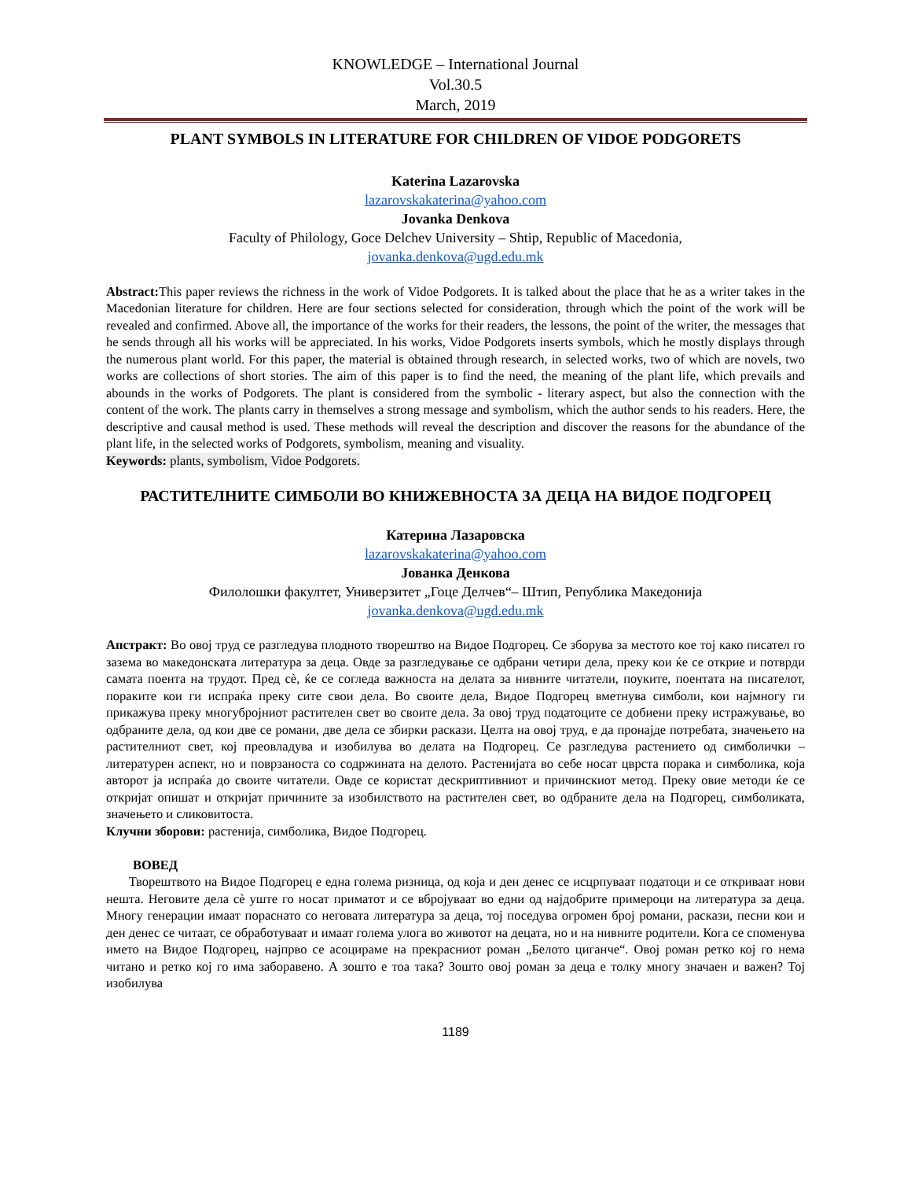KNOWLEDGE – International Journal
Vol.30.5
March, 2019
PLANT SYMBOLS IN LITERATURE FOR CHILDREN OF VIDOE PODGORETS
Katerina Lazarovska
lazarovskakaterina@yahoo.com
Jovanka Denkova
Faculty of Philology, Goce Delchev University – Shtip, Republic of Macedonia,
jovanka.denkova@ugd.edu.mk
Abstract: This paper reviews the richness in the work of Vidoe Podgorets. It is talked about the place that he as a writer takes in the Macedonian literature for children. Here are four sections selected for consideration, through which the point of the work will be revealed and confirmed. Above all, the importance of the works for their readers, the lessons, the point of the writer, the messages that he sends through all his works will be appreciated. In his works, Vidoe Podgorets inserts symbols, which he mostly displays through the numerous plant world. For this paper, the material is obtained through research, in selected works, two of which are novels, two works are collections of short stories. The aim of this paper is to find the need, the meaning of the plant life, which prevails and abounds in the works of Podgorets. The plant is considered from the symbolic - literary aspect, but also the connection with the content of the work. The plants carry in themselves a strong message and symbolism, which the author sends to his readers. Here, the descriptive and causal method is used. These methods will reveal the description and discover the reasons for the abundance of the plant life, in the selected works of Podgorets, symbolism, meaning and visuality.
Keywords: plants, symbolism, Vidoe Podgorets.
РАСТИТЕЛНИТЕ СИМБОЛИ ВО КНИЖЕВНОСТА ЗА ДЕЦА НА ВИДОЕ ПОДГОРЕЦ
Катерина Лазаровска
lazarovskakaterina@yahoo.com
Јованка Денкова
Филолошки факултет, Универзитет „Гоце Делчев“– Штип, Република Македонија
jovanka.denkova@ugd.edu.mk
Апстракт: Во овој труд се разгледува плодното творештво на Видое Подгорец. Се зборува за местото кое тој како писател го зазема во македонската литература за деца. Овде за разгледување се одбрани четири дела, преку кои ќе се открие и потврди самата поента на трудот. Пред сè, ќе се согледа важноста на делата за нивните читатели, поуките, поентата на писателот, пораките кои ги испраќа преку сите свои дела. Во своите дела, Видое Подгорец вметнува симболи, кои најмногу ги прикажува преку многубројниот растителен свет во своите дела. За овој труд податоците се добиени преку истражување, во одбраните дела, од кои две се романи, две дела се збирки раскази. Целта на овој труд, е да пронајде потребата, значењето на растителниот свет, кој преовладува и изобилува во делата на Подгорец. Се разгледува растението од симболички – литературен аспект, но и поврзаноста со содржината на делото. Растенијата во себе носат цврста порака и симболика, која авторот ја испраќа до своите читатели. Овде се користат дескриптивниот и причинскиот метод. Преку овие методи ќе се откријат опишат и откријат причините за изобилството на растителен свет, во одбраните дела на Подгорец, симболиката, значењето и сликовитоста.
Клучни зборови: растенија, симболика, Видое Подгорец.
ВОВЕД
Творештвото на Видое Подгорец е една голема ризница, од која и ден денес се исцрпуваат податоци и се откриваат нови нешта. Неговите дела сè уште го носат приматот и се вбројуваат во едни од најдобрите примероци на литература за деца. Многу генерации имаат пораснато со неговата литература за деца, тој поседува огромен број романи, раскази, песни кои и ден денес се читаат, се обработуваат и имаат голема улога во животот на децата, но и на нивните родители. Кога се споменува името на Видое Подгорец, најпрво се асоцираме на прекрасниот роман „Белото циганче“. Овој роман ретко кој го нема читано и ретко кој го има заборавено. А зошто е тоа така? Зошто овој роман за деца е толку многу значаен и важен? Тој изобилува
1189